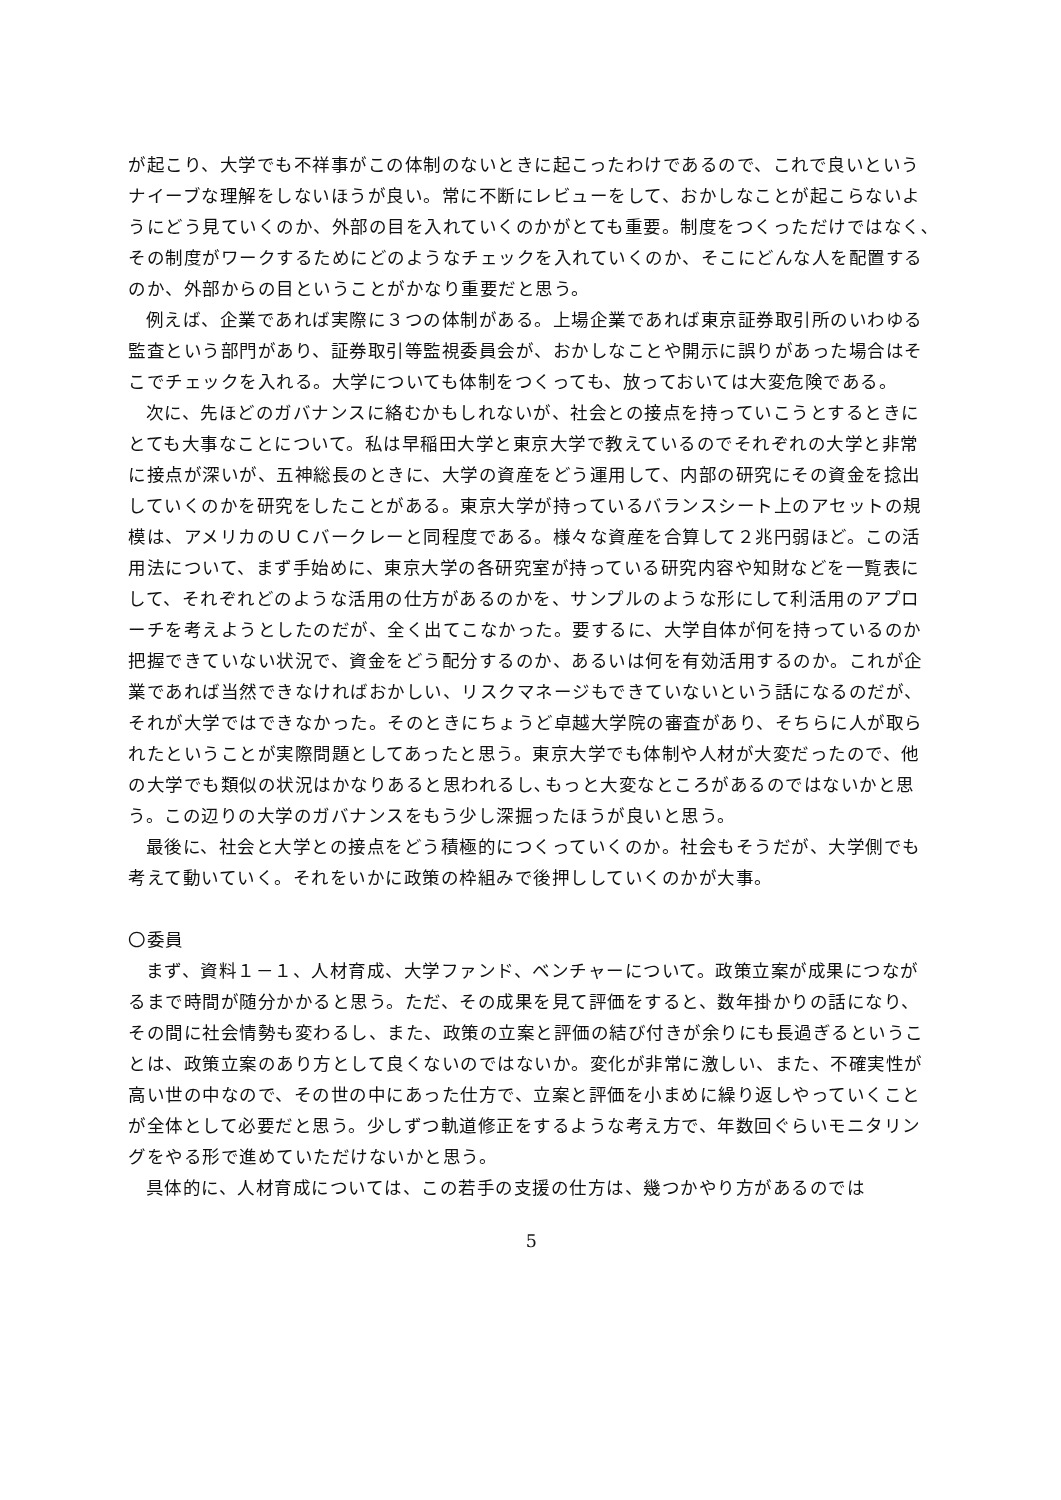が起こり、大学でも不祥事がこの体制のないときに起こったわけであるので、これで良いというナイーブな理解をしないほうが良い。常に不断にレビューをして、おかしなことが起こらないようにどう見ていくのか、外部の目を入れていくのかがとても重要。制度をつくっただけではなく､その制度がワークするためにどのようなチェックを入れていくのか、そこにどんな人を配置するのか、外部からの目ということがかなり重要だと思う。
例えば、企業であれば実際に３つの体制がある。上場企業であれば東京証券取引所のいわゆる監査という部門があり、証券取引等監視委員会が、おかしなことや開示に誤りがあった場合はそこでチェックを入れる。大学についても体制をつくっても、放っておいては大変危険である。
次に、先ほどのガバナンスに絡むかもしれないが、社会との接点を持っていこうとするときにとても大事なことについて。私は早稲田大学と東京大学で教えているのでそれぞれの大学と非常に接点が深いが、五神総長のときに、大学の資産をどう運用して、内部の研究にその資金を捻出していくのかを研究をしたことがある。東京大学が持っているバランスシート上のアセットの規模は、アメリカのＵＣバークレーと同程度である。様々な資産を合算して２兆円弱ほど。この活用法について、まず手始めに、東京大学の各研究室が持っている研究内容や知財などを一覧表にして、それぞれどのような活用の仕方があるのかを、サンプルのような形にして利活用のアプローチを考えようとしたのだが、全く出てこなかった。要するに、大学自体が何を持っているのか把握できていない状況で、資金をどう配分するのか、あるいは何を有効活用するのか。これが企業であれば当然できなければおかしい、リスクマネージもできていないという話になるのだが、それが大学ではできなかった。そのときにちょうど卓越大学院の審査があり、そちらに人が取られたということが実際問題としてあったと思う。東京大学でも体制や人材が大変だったので、他の大学でも類似の状況はかなりあると思われるし､もっと大変なところがあるのではないかと思う。この辺りの大学のガバナンスをもう少し深掘ったほうが良いと思う。
最後に、社会と大学との接点をどう積極的につくっていくのか。社会もそうだが、大学側でも考えて動いていく。それをいかに政策の枠組みで後押ししていくのかが大事。
〇委員
まず、資料１－１、人材育成、大学ファンド、ベンチャーについて。政策立案が成果につながるまで時間が随分かかると思う。ただ、その成果を見て評価をすると、数年掛かりの話になり、その間に社会情勢も変わるし、また、政策の立案と評価の結び付きが余りにも長過ぎるということは、政策立案のあり方として良くないのではないか。変化が非常に激しい、また、不確実性が高い世の中なので、その世の中にあった仕方で、立案と評価を小まめに繰り返しやっていくことが全体として必要だと思う。少しずつ軌道修正をするような考え方で、年数回ぐらいモニタリングをやる形で進めていただけないかと思う。
具体的に、人材育成については、この若手の支援の仕方は、幾つかやり方があるのでは
5